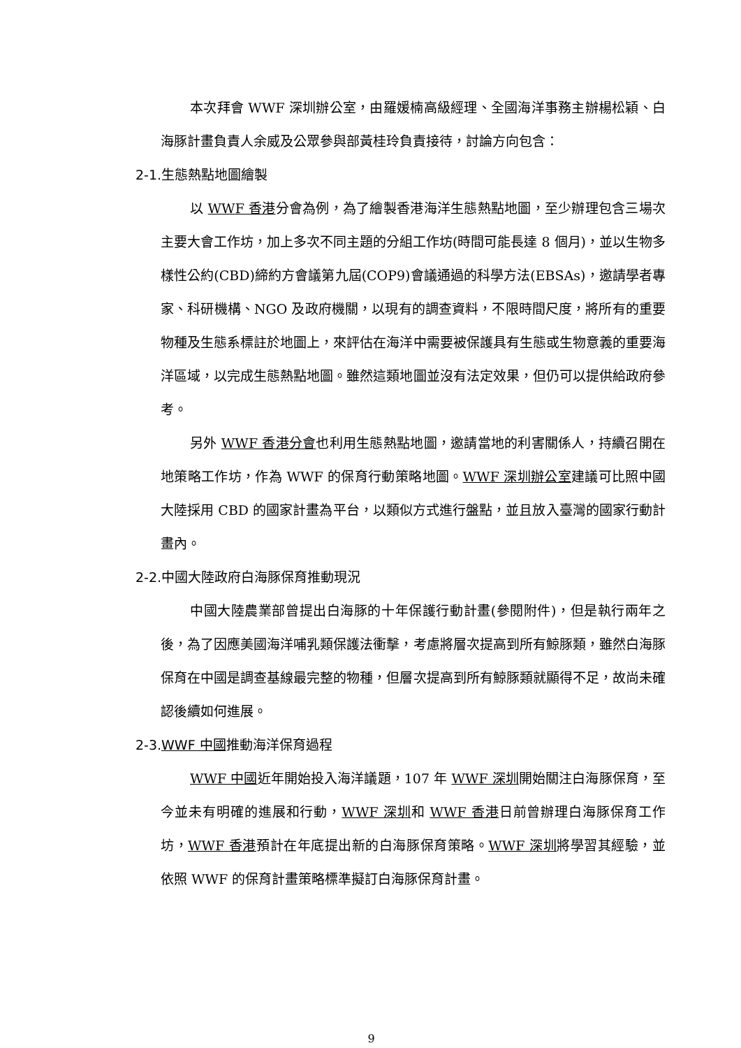本次拜會 WWF 深圳辦公室，由羅媛楠高級經理、全國海洋事務主辦楊松穎、白海豚計畫負責人余威及公眾參與部黃桂玲負責接待，討論方向包含：
2-1.生態熱點地圖繪製
以 WWF 香港分會為例，為了繪製香港海洋生態熱點地圖，至少辦理包含三場次主要大會工作坊，加上多次不同主題的分組工作坊(時間可能長達 8 個月)，並以生物多樣性公約(CBD)締約方會議第九屆(COP9)會議通過的科學方法(EBSAs)，邀請學者專家、科研機構、NGO 及政府機關，以現有的調查資料，不限時間尺度，將所有的重要物種及生態系標註於地圖上，來評估在海洋中需要被保護具有生態或生物意義的重要海洋區域，以完成生態熱點地圖。雖然這類地圖並沒有法定效果，但仍可以提供給政府參考。
另外 WWF 香港分會也利用生態熱點地圖，邀請當地的利害關係人，持續召開在地策略工作坊，作為 WWF 的保育行動策略地圖。WWF 深圳辦公室建議可比照中國大陸採用 CBD 的國家計畫為平台，以類似方式進行盤點，並且放入臺灣的國家行動計畫內。
2-2.中國大陸政府白海豚保育推動現況
中國大陸農業部曾提出白海豚的十年保護行動計畫(參閱附件)，但是執行兩年之後，為了因應美國海洋哺乳類保護法衝擊，考慮將層次提高到所有鯨豚類，雖然白海豚保育在中國是調查基線最完整的物種，但層次提高到所有鯨豚類就顯得不足，故尚未確認後續如何進展。
2-3.WWF 中國推動海洋保育過程
WWF 中國近年開始投入海洋議題，107 年 WWF 深圳開始關注白海豚保育，至今並未有明確的進展和行動，WWF 深圳和 WWF 香港日前曾辦理白海豚保育工作坊，WWF 香港預計在年底提出新的白海豚保育策略。WWF 深圳將學習其經驗，並依照 WWF 的保育計畫策略標準擬訂白海豚保育計畫。
9